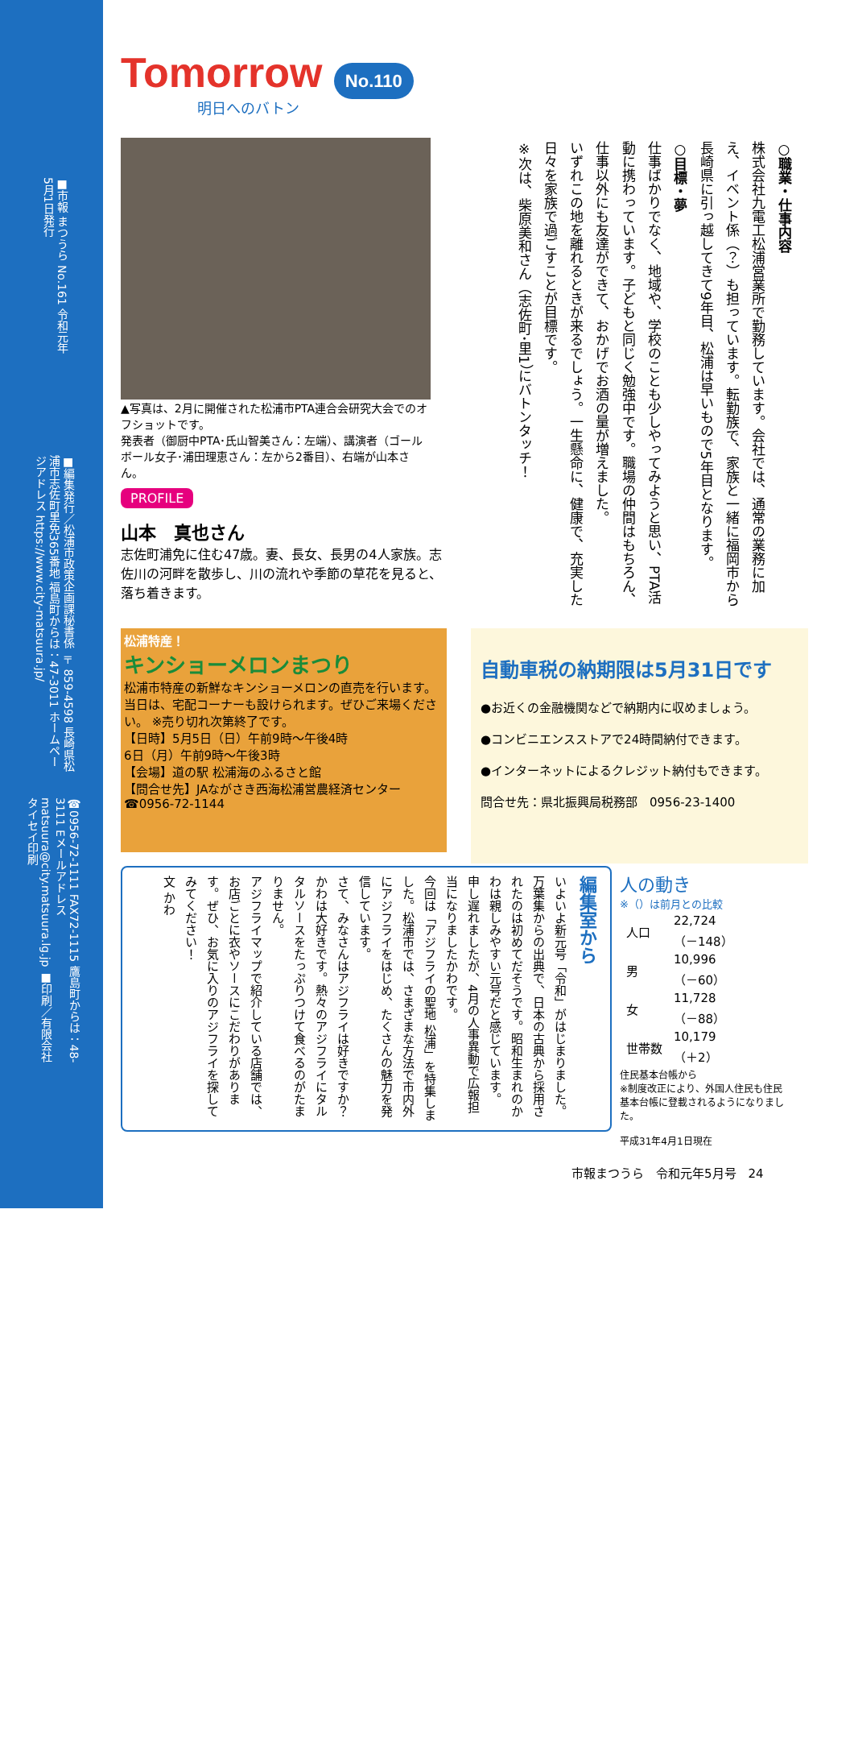■市報 まつうら No.161 令和元年5月1日発行
■編集発行／松浦市政策企画課秘書係 〒859-4598 長崎県松浦市志佐町里免365番地 福島町からは：47-3011 ホームページアドレス https://www.city-matsuura.jp/
☎0956-72-1111 FAX72-1115 鷹島町からは：48-3111 Eメールアドレス matsuura@city.matsuura.lg.jp ■印刷／有限会社タイセイ印刷
Tomorrow No.110
明日へのバトン
▲写真は、2月に開催された松浦市PTA連合会研究大会でのオフショットです。
発表者（御厨中PTA･氏山智美さん：左端）、講演者（ゴールボール女子･浦田理恵さん：左から2番目）、右端が山本さん。
PROFILE
山本　真也さん
志佐町浦免に住む47歳。妻、長女、長男の4人家族。志佐川の河畔を散歩し、川の流れや季節の草花を見ると、落ち着きます。
○職業・仕事内容
株式会社九電工松浦営業所で勤務しています。会社では、通常の業務に加え、イベント係（？）も担っています。転勤族で、家族と一緒に福岡市から長崎県に引っ越してきて9年目、松浦は早いもので5年目となります。
○目標・夢
仕事ばかりでなく、地域や、学校のことも少しやってみようと思い、PTA活動に携わっています。子どもと同じく勉強中です。職場の仲間はもちろん、仕事以外にも友達ができて、おかげでお酒の量が増えました。
いずれこの地を離れるときが来るでしょう。一生懸命に、健康で、充実した日々を家族で過ごすことが目標です。
※次は、柴原美和さん（志佐町･里1）にバトンタッチ！
松浦特産！
キンショーメロンまつり
松浦市特産の新鮮なキンショーメロンの直売を行います。当日は、宅配コーナーも設けられます。ぜひご来場ください。 ※売り切れ次第終了です。
【日時】5月5日（日）午前9時～午後4時
6日（月）午前9時～午後3時
【会場】道の駅 松浦海のふるさと館
【問合せ先】JAながさき西海松浦営農経済センター
☎0956-72-1144
自動車税の納期限は5月31日です
●お近くの金融機関などで納期内に収めましょう。
●コンビニエンスストアで24時間納付できます。
●インターネットによるクレジット納付もできます。
問合せ先：県北振興局税務部　0956-23-1400
編集室から
いよいよ新元号「令和」がはじまりました。万葉集からの出典で、日本の古典から採用されたのは初めてだそうです。昭和生まれのかわは親しみやすい元号だと感じています。
申し遅れましたが、4月の人事異動で広報担当になりましたかわです。
今回は「アジフライの聖地 松浦」を特集しました。松浦市では、さまざまな方法で市内外にアジフライをはじめ、たくさんの魅力を発信しています。
さて、みなさんはアジフライは好きですか？かわは大好きです。熱々のアジフライにタルタルソースをたっぷりつけて食べるのがたまりません。
アジフライマップで紹介している店舗では、お店ごとに衣やソースにこだわりがあります。ぜひ、お気に入りのアジフライを探してみてください！
文 かわ
人の動き
※（）は前月との比較
| 人口 | 22,724 （－148） |
| 男 | 10,996 （－60） |
| 女 | 11,728 （－88） |
| 世帯数 | 10,179 （＋2） |
住民基本台帳から
※制度改正により、外国人住民も住民基本台帳に登載されるようになりました。
平成31年4月1日現在
市報まつうら　令和元年5月号　24